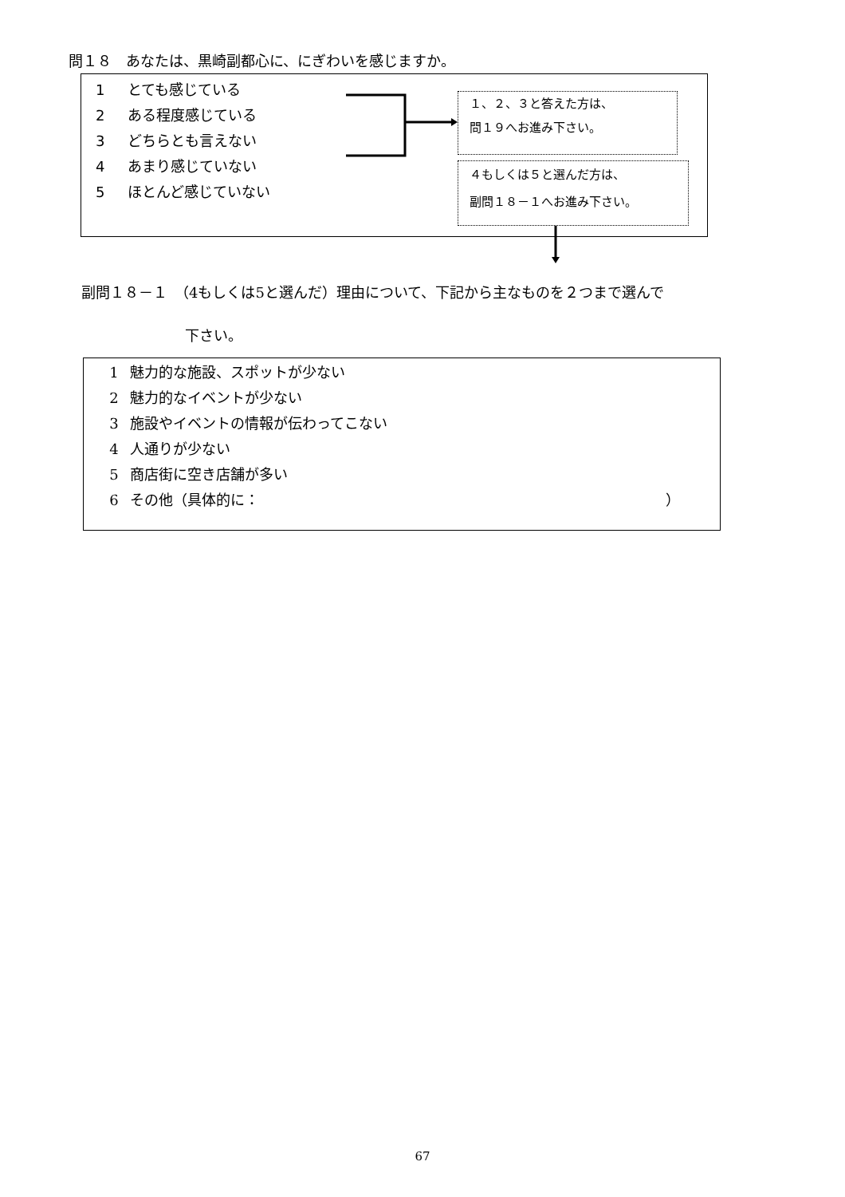問１８　あなたは、黒崎副都心に、にぎわいを感じますか。
1 とても感じている
2 ある程度感じている
3 どちらとも言えない
4 あまり感じていない
5 ほとんど感じていない
１、２、３と答えた方は、
問１９へお進み下さい。
４もしくは５と選んだ方は、
副問１８－１へお進み下さい。
副問１８－１　（4もしくは5と選んだ）理由について、下記から主なものを２つまで選んで
下さい。
1 魅力的な施設、スポットが少ない
2 魅力的なイベントが少ない
3 施設やイベントの情報が伝わってこない
4 人通りが少ない
5 商店街に空き店舗が多い
6 その他（具体的に： ）
67